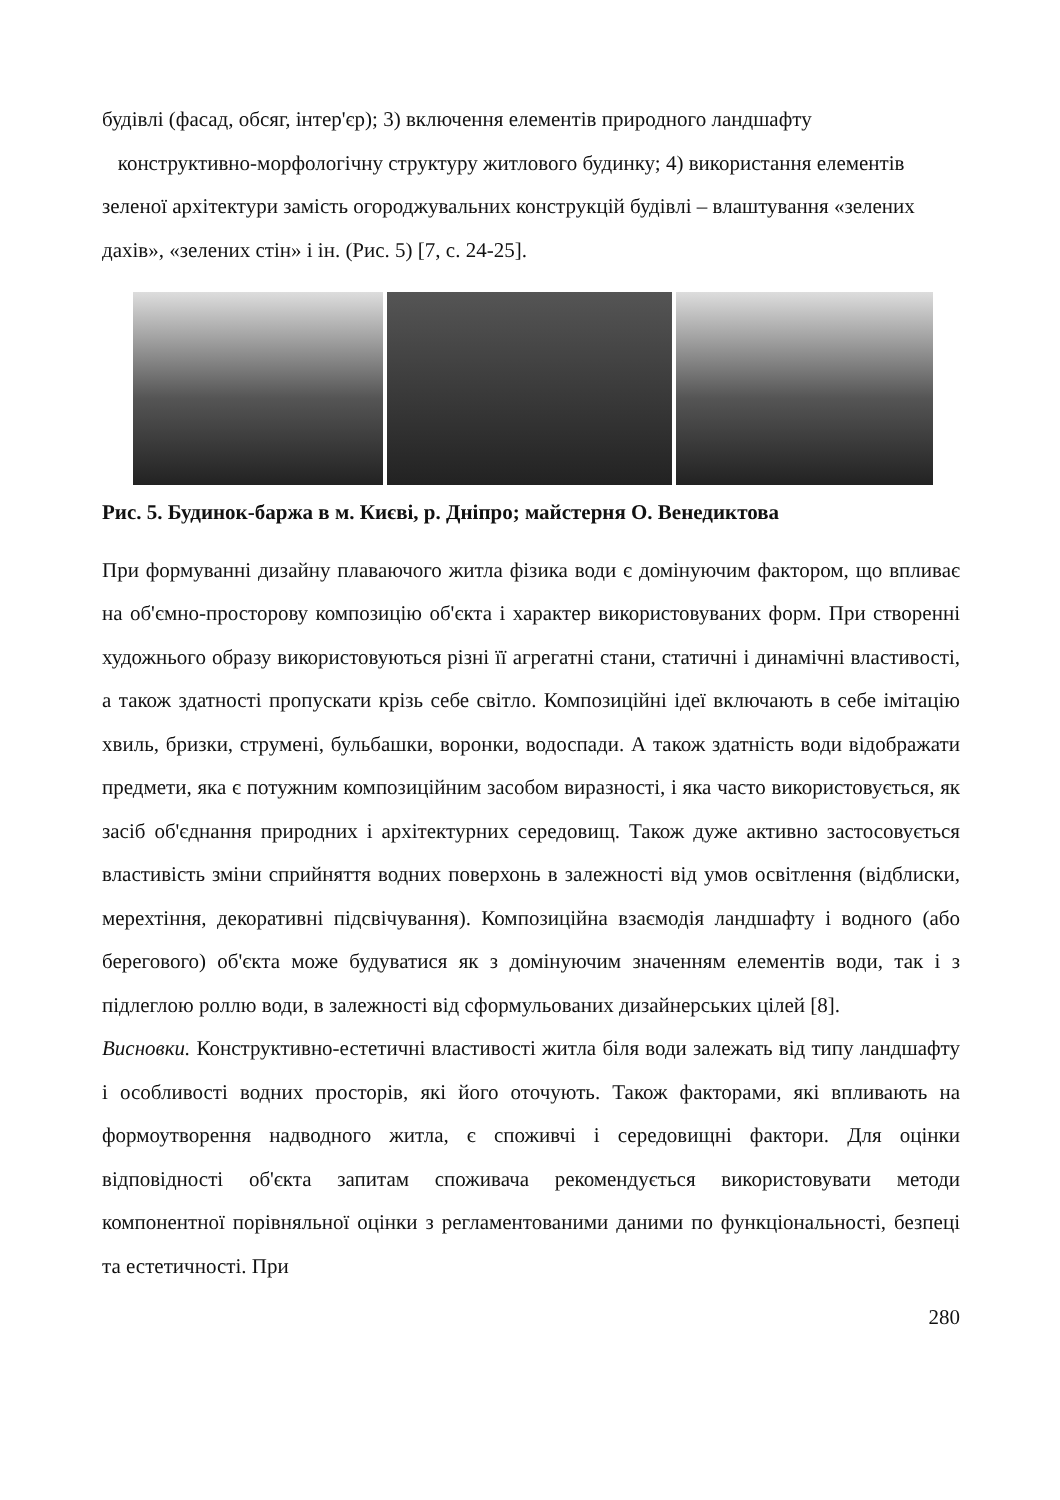будівлі (фасад, обсяг, інтер'єр); 3) включення елементів природного ландшафту
конструктивно-морфологічну структуру житлового будинку; 4) використання елементів зеленої архітектури замість огороджувальних конструкцій будівлі – влаштування «зелених дахів», «зелених стін» і ін. (Рис. 5) [7, с. 24-25].
Рис. 5. Будинок-баржа в м. Києві, р. Дніпро; майстерня О. Венедиктова
При формуванні дизайну плаваючого житла фізика води є домінуючим фактором, що впливає на об'ємно-просторову композицію об'єкта і характер використовуваних форм. При створенні художнього образу використовуються різні її агрегатні стани, статичні і динамічні властивості, а також здатності пропускати крізь себе світло. Композиційні ідеї включають в себе імітацію хвиль, бризки, струмені, бульбашки, воронки, водоспади. А також здатність води відображати предмети, яка є потужним композиційним засобом виразності, і яка часто використовується, як засіб об'єднання природних і архітектурних середовищ. Також дуже активно застосовується властивість зміни сприйняття водних поверхонь в залежності від умов освітлення (відблиски, мерехтіння, декоративні підсвічування). Композиційна взаємодія ландшафту і водного (або берегового) об'єкта може будуватися як з домінуючим значенням елементів води, так і з підлеглою роллю води, в залежності від сформульованих дизайнерських цілей [8].
Висновки. Конструктивно-естетичні властивості житла біля води залежать від типу ландшафту і особливості водних просторів, які його оточують. Також факторами, які впливають на формоутворення надводного житла, є споживчі і середовищні фактори. Для оцінки відповідності об'єкта запитам споживача рекомендується використовувати методи компонентної порівняльної оцінки з регламентованими даними по функціональності, безпеці та естетичності. При
280